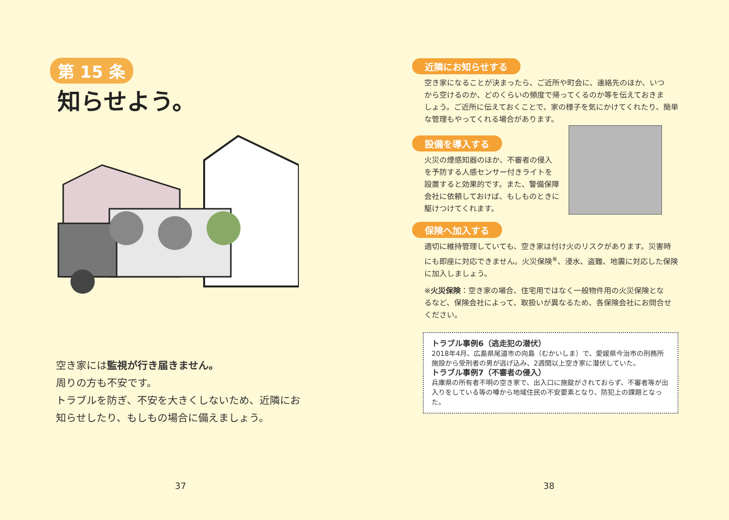第 15 条
知らせよう。
空き家には監視が行き届きません。
周りの方も不安です。
トラブルを防ぎ、不安を大きくしないため、近隣にお
知らせしたり、もしもの場合に備えましょう。
37
近隣にお知らせする
空き家になることが決まったら、ご近所や町会に、連絡先のほか、いつ
から空けるのか、どのくらいの頻度で帰ってくるのか等を伝えておきま
しょう。ご近所に伝えておくことで、家の様子を気にかけてくれたり、簡単
な管理もやってくれる場合があります。
設備を導入する
火災の煙感知器のほか、不審者の侵入
を予防する人感センサー付きライトを
設置すると効果的です。また、警備保障
会社に依頼しておけば、もしものときに
駆けつけてくれます。
保険へ加入する
適切に維持管理していても、空き家は付け火のリスクがあります。災害時
にも即座に対応できません。火災保険<sup>※</sup>、浸水、盗難、地震に対応した保険
に加入しましょう。
※火災保険：空き家の場合、住宅用ではなく一般物件用の火災保険とな
るなど、保険会社によって、取扱いが異なるため、各保険会社にお問合せ
ください。
トラブル事例6（逃走犯の潜伏）
2018年4月、広島県尾道市の向島（むかいしま）で、愛媛県今治市の刑務所施設から受刑者の男が逃げ込み、2週間以上空き家に潜伏していた。
トラブル事例7（不審者の侵入）
兵庫県の所有者不明の空き家で、出入口に施錠がされておらず、不審者等が出入りをしている等の噂から地域住民の不安要素となり、防犯上の課題となった。
38